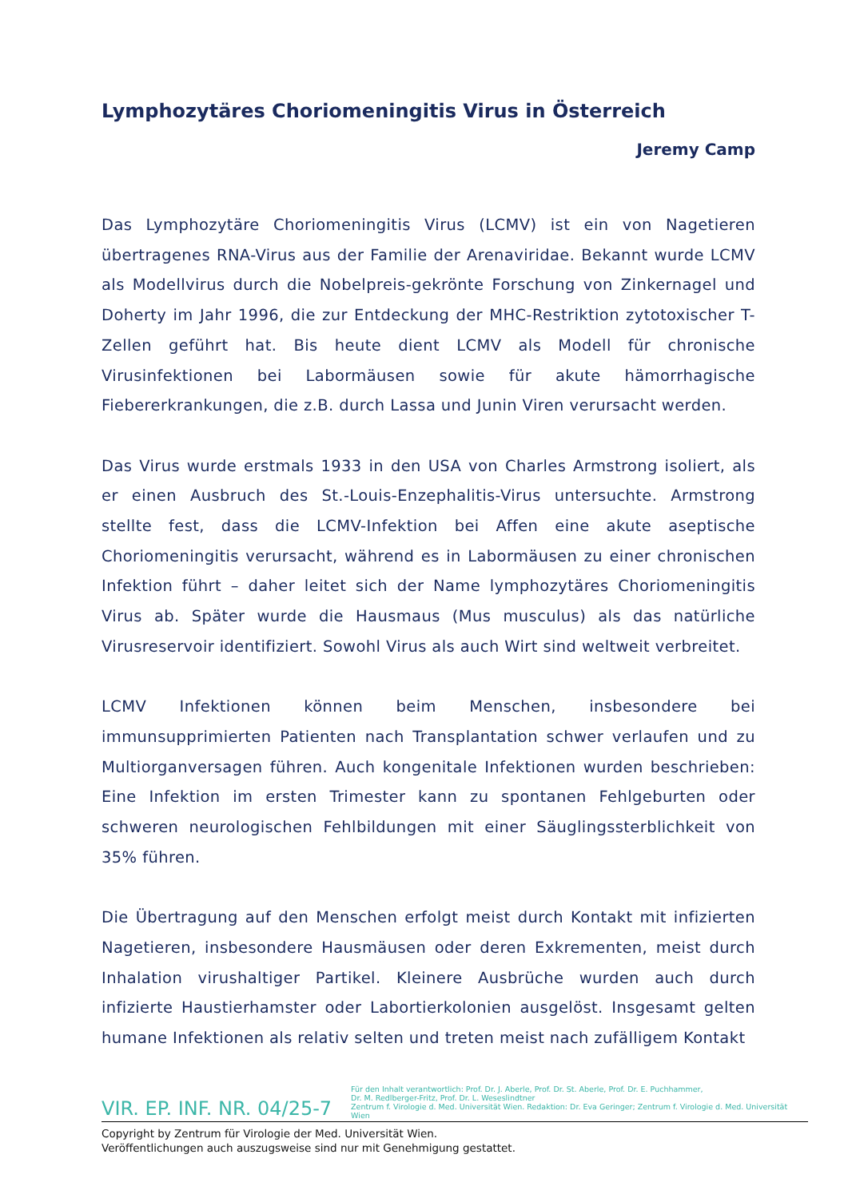Lymphozytäres Choriomeningitis Virus in Österreich
Jeremy Camp
Das Lymphozytäre Choriomeningitis Virus (LCMV) ist ein von Nagetieren übertragenes RNA-Virus aus der Familie der Arenaviridae. Bekannt wurde LCMV als Modellvirus durch die Nobelpreis-gekrönte Forschung von Zinkernagel und Doherty im Jahr 1996, die zur Entdeckung der MHC-Restriktion zytotoxischer T-Zellen geführt hat. Bis heute dient LCMV als Modell für chronische Virusinfektionen bei Labormäusen sowie für akute hämorrhagische Fiebererkrankungen, die z.B. durch Lassa und Junin Viren verursacht werden.
Das Virus wurde erstmals 1933 in den USA von Charles Armstrong isoliert, als er einen Ausbruch des St.-Louis-Enzephalitis-Virus untersuchte. Armstrong stellte fest, dass die LCMV-Infektion bei Affen eine akute aseptische Choriomeningitis verursacht, während es in Labormäusen zu einer chronischen Infektion führt – daher leitet sich der Name lymphozytäres Choriomeningitis Virus ab. Später wurde die Hausmaus (Mus musculus) als das natürliche Virusreservoir identifiziert. Sowohl Virus als auch Wirt sind weltweit verbreitet.
LCMV Infektionen können beim Menschen, insbesondere bei immunsupprimierten Patienten nach Transplantation schwer verlaufen und zu Multiorganversagen führen. Auch kongenitale Infektionen wurden beschrieben: Eine Infektion im ersten Trimester kann zu spontanen Fehlgeburten oder schweren neurologischen Fehlbildungen mit einer Säuglingssterblichkeit von 35% führen.
Die Übertragung auf den Menschen erfolgt meist durch Kontakt mit infizierten Nagetieren, insbesondere Hausmäusen oder deren Exkrementen, meist durch Inhalation virushaltiger Partikel. Kleinere Ausbrüche wurden auch durch infizierte Haustierhamster oder Labortierkolonien ausgelöst. Insgesamt gelten humane Infektionen als relativ selten und treten meist nach zufälligem Kontakt
VIR. EP. INF. NR. 04/25-7
Für den Inhalt verantwortlich: Prof. Dr. J. Aberle, Prof. Dr. St. Aberle, Prof. Dr. E. Puchhammer,
Dr. M. Redlberger-Fritz, Prof. Dr. L. Weseslindtner
Zentrum f. Virologie d. Med. Universität Wien. Redaktion: Dr. Eva Geringer; Zentrum f. Virologie d. Med. Universität Wien
Copyright by Zentrum für Virologie der Med. Universität Wien.
Veröffentlichungen auch auszugsweise sind nur mit Genehmigung gestattet.